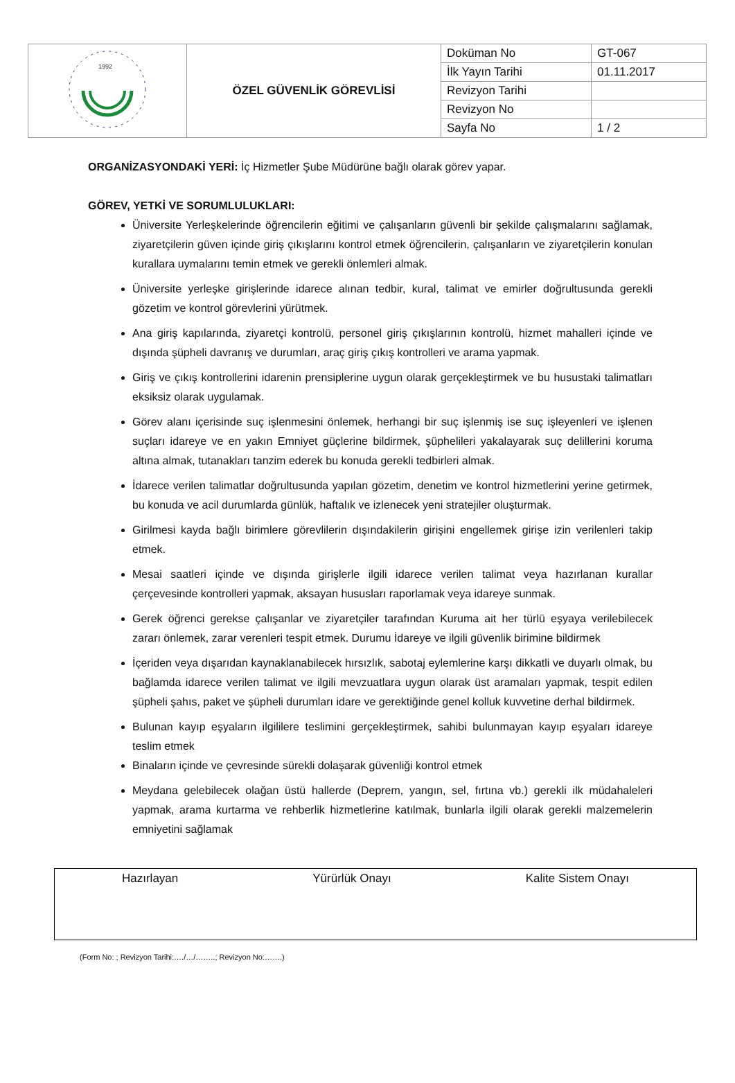| 1992 | ÖZEL GÜVENLİK GÖREVLİSİ | Doküman No | GT-067 |
| | | İlk Yayın Tarihi | 01.11.2017 |
| | | Revizyon Tarihi | |
| | | Revizyon No | |
| | | Sayfa No | 1 / 2 |
ORGANİZASYONDAKİ YERİ: İç Hizmetler Şube Müdürüne bağlı olarak görev yapar.
GÖREV, YETKİ VE SORUMLULUKLARI:
Üniversite Yerleşkelerinde öğrencilerin eğitimi ve çalışanların güvenli bir şekilde çalışmalarını sağlamak, ziyaretçilerin güven içinde giriş çıkışlarını kontrol etmek öğrencilerin, çalışanların ve ziyaretçilerin konulan kurallara uymalarını temin etmek ve gerekli önlemleri almak.
Üniversite yerleşke girişlerinde idarece alınan tedbir, kural, talimat ve emirler doğrultusunda gerekli gözetim ve kontrol görevlerini yürütmek.
Ana giriş kapılarında, ziyaretçi kontrolü, personel giriş çıkışlarının kontrolü, hizmet mahalleri içinde ve dışında şüpheli davranış ve durumları, araç giriş çıkış kontrolleri ve arama yapmak.
Giriş ve çıkış kontrollerini idarenin prensiplerine uygun olarak gerçekleştirmek ve bu husustaki talimatları eksiksiz olarak uygulamak.
Görev alanı içerisinde suç işlenmesini önlemek, herhangi bir suç işlenmiş ise suç işleyenleri ve işlenen suçları idareye ve en yakın Emniyet güçlerine bildirmek, şüphelileri yakalayarak suç delillerini koruma altına almak, tutanakları tanzim ederek bu konuda gerekli tedbirleri almak.
İdarece verilen talimatlar doğrultusunda yapılan gözetim, denetim ve kontrol hizmetlerini yerine getirmek, bu konuda ve acil durumlarda günlük, haftalık ve izlenecek yeni stratejiler oluşturmak.
Girilmesi kayda bağlı birimlere görevlilerin dışındakilerin girişini engellemek girişe izin verilenleri takip etmek.
Mesai saatleri içinde ve dışında girişlerle ilgili idarece verilen talimat veya hazırlanan kurallar çerçevesinde kontrolleri yapmak, aksayan hususları raporlamak veya idareye sunmak.
Gerek öğrenci gerekse çalışanlar ve ziyaretçiler tarafından Kuruma ait her türlü eşyaya verilebilecek zararı önlemek, zarar verenleri tespit etmek. Durumu İdareye ve ilgili güvenlik birimine bildirmek
İçeriden veya dışarıdan kaynaklanabilecek hırsızlık, sabotaj eylemlerine karşı dikkatli ve duyarlı olmak, bu bağlamda idarece verilen talimat ve ilgili mevzuatlara uygun olarak üst aramaları yapmak, tespit edilen şüpheli şahıs, paket ve şüpheli durumları idare ve gerektiğinde genel kolluk kuvvetine derhal bildirmek.
Bulunan kayıp eşyaların ilgililere teslimini gerçekleştirmek, sahibi bulunmayan kayıp eşyaları idareye teslim etmek
Binaların içinde ve çevresinde sürekli dolaşarak güvenliği kontrol etmek
Meydana gelebilecek olağan üstü hallerde (Deprem, yangın, sel, fırtına vb.) gerekli ilk müdahaleleri yapmak, arama kurtarma ve rehberlik hizmetlerine katılmak, bunlarla ilgili olarak gerekli malzemelerin emniyetini sağlamak
Hazırlayan Yürürlük Onayı Kalite Sistem Onayı
(Form No: ; Revizyon Tarihi:…./…/……..; Revizyon No:…….)